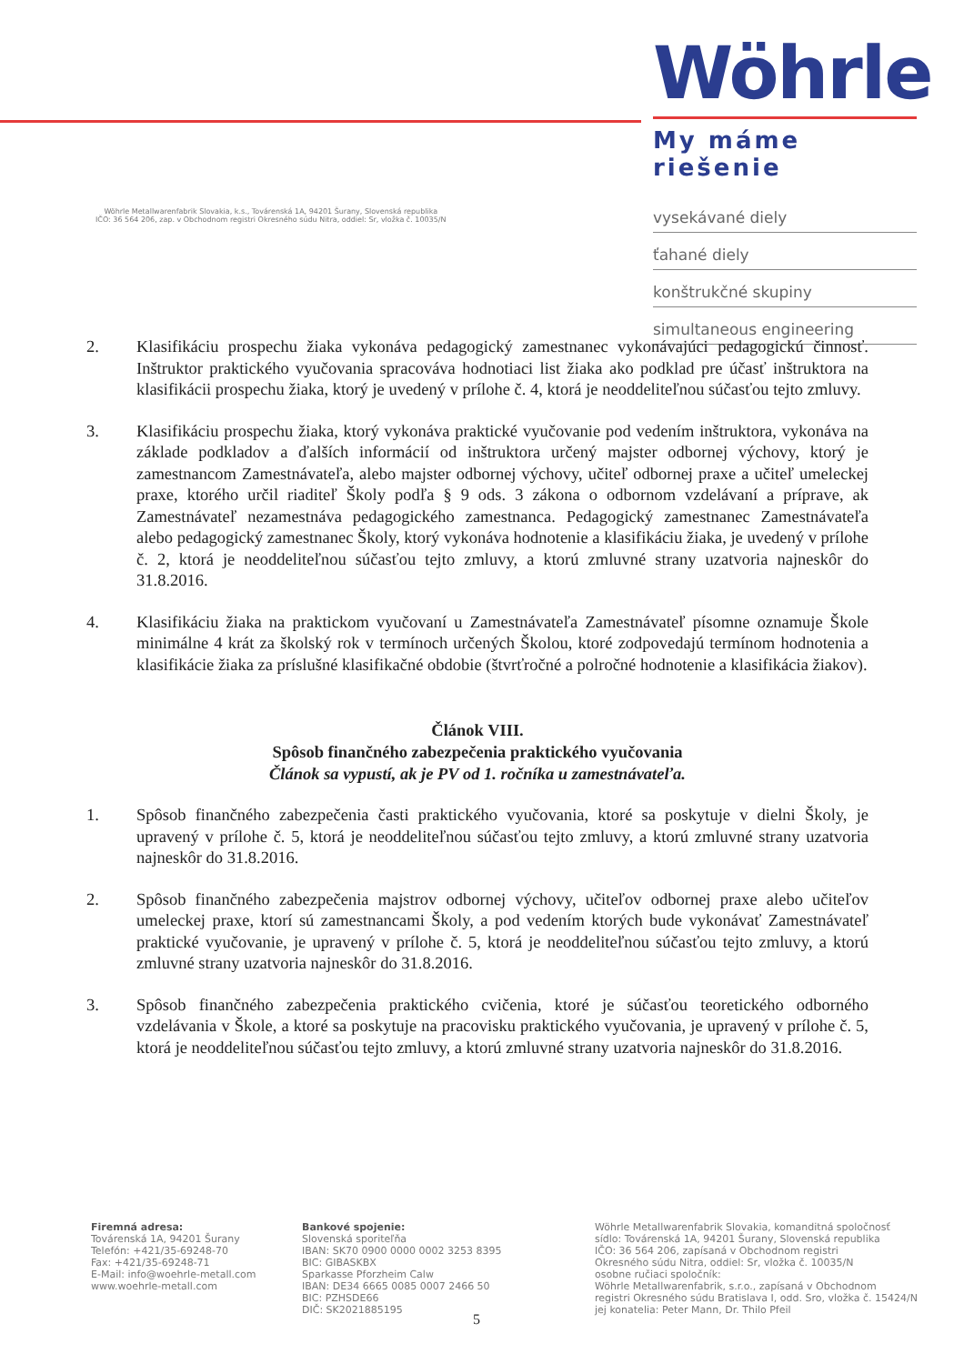Wöhrle
My máme riešenie
vysekávané diely
ťahané diely
konštrukčné skupiny
simultaneous engineering
Wöhrle Metallwarenfabrik Slovakia, k.s., Továrenská 1A, 94201 Šurany, Slovenská republika
IČO: 36 564 206, zap. v Obchodnom registri Okresného súdu Nitra, oddiel: Sr, vložka č. 10035/N
2. Klasifikáciu prospechu žiaka vykonáva pedagogický zamestnanec vykonávajúci pedagogickú činnosť. Inštruktor praktického vyučovania spracováva hodnotiaci list žiaka ako podklad pre účasť inštruktora na klasifikácii prospechu žiaka, ktorý je uvedený v prílohe č. 4, ktorá je neoddeliteľnou súčasťou tejto zmluvy.
3. Klasifikáciu prospechu žiaka, ktorý vykonáva praktické vyučovanie pod vedením inštruktora, vykonáva na základe podkladov a ďalších informácií od inštruktora určený majster odbornej výchovy, ktorý je zamestnancom Zamestnávateľa, alebo majster odbornej výchovy, učiteľ odbornej praxe a učiteľ umeleckej praxe, ktorého určil riaditeľ Školy podľa § 9 ods. 3 zákona o odbornom vzdelávaní a príprave, ak Zamestnávateľ nezamestnáva pedagogického zamestnanca. Pedagogický zamestnanec Zamestnávateľa alebo pedagogický zamestnanec Školy, ktorý vykonáva hodnotenie a klasifikáciu žiaka, je uvedený v prílohe č. 2, ktorá je neoddeliteľnou súčasťou tejto zmluvy, a ktorú zmluvné strany uzatvoria najneskôr do 31.8.2016.
4. Klasifikáciu žiaka na praktickom vyučovaní u Zamestnávateľa Zamestnávateľ písomne oznamuje Škole minimálne 4 krát za školský rok v termínoch určených Školou, ktoré zodpovedajú termínom hodnotenia a klasifikácie žiaka za príslušné klasifikačné obdobie (štvrťročné a polročné hodnotenie a klasifikácia žiakov).
Článok VIII.
Spôsob finančného zabezpečenia praktického vyučovania
Článok sa vypustí, ak je PV od 1. ročníka u zamestnávateľa.
1. Spôsob finančného zabezpečenia časti praktického vyučovania, ktoré sa poskytuje v dielni Školy, je upravený v prílohe č. 5, ktorá je neoddeliteľnou súčasťou tejto zmluvy, a ktorú zmluvné strany uzatvoria najneskôr do 31.8.2016.
2. Spôsob finančného zabezpečenia majstrov odbornej výchovy, učiteľov odbornej praxe alebo učiteľov umeleckej praxe, ktorí sú zamestnancami Školy, a pod vedením ktorých bude vykonávať Zamestnávateľ praktické vyučovanie, je upravený v prílohe č. 5, ktorá je neoddeliteľnou súčasťou tejto zmluvy, a ktorú zmluvné strany uzatvoria najneskôr do 31.8.2016.
3. Spôsob finančného zabezpečenia praktického cvičenia, ktoré je súčasťou teoretického odborného vzdelávania v Škole, a ktoré sa poskytuje na pracovisku praktického vyučovania, je upravený v prílohe č. 5, ktorá je neoddeliteľnou súčasťou tejto zmluvy, a ktorú zmluvné strany uzatvoria najneskôr do 31.8.2016.
Firemná adresa:
Továrenská 1A, 94201 Šurany
Telefón: +421/35-69248-70
Fax: +421/35-69248-71
E-Mail: info@woehrle-metall.com
www.woehrle-metall.com
Bankové spojenie:
Slovenská sporiteľňa
IBAN: SK70 0900 0000 0002 3253 8395
BIC: GIBASKBX
Sparkasse Pforzheim Calw
IBAN: DE34 6665 0085 0007 2466 50
BIC: PZHSDE66
DIČ: SK2021885195
Wöhrle Metallwarenfabrik Slovakia, komanditná spoločnosť
sídlo: Továrenská 1A, 94201 Šurany, Slovenská republika
IČO: 36 564 206, zapísaná v Obchodnom registri
Okresného súdu Nitra, oddiel: Sr, vložka č. 10035/N
osobne ručiaci spoločník:
Wöhrle Metallwarenfabrik, s.r.o., zapísaná v Obchodnom
registri Okresného súdu Bratislava I, odd. Sro, vložka č. 15424/N
jej konatelia: Peter Mann, Dr. Thilo Pfeil
5